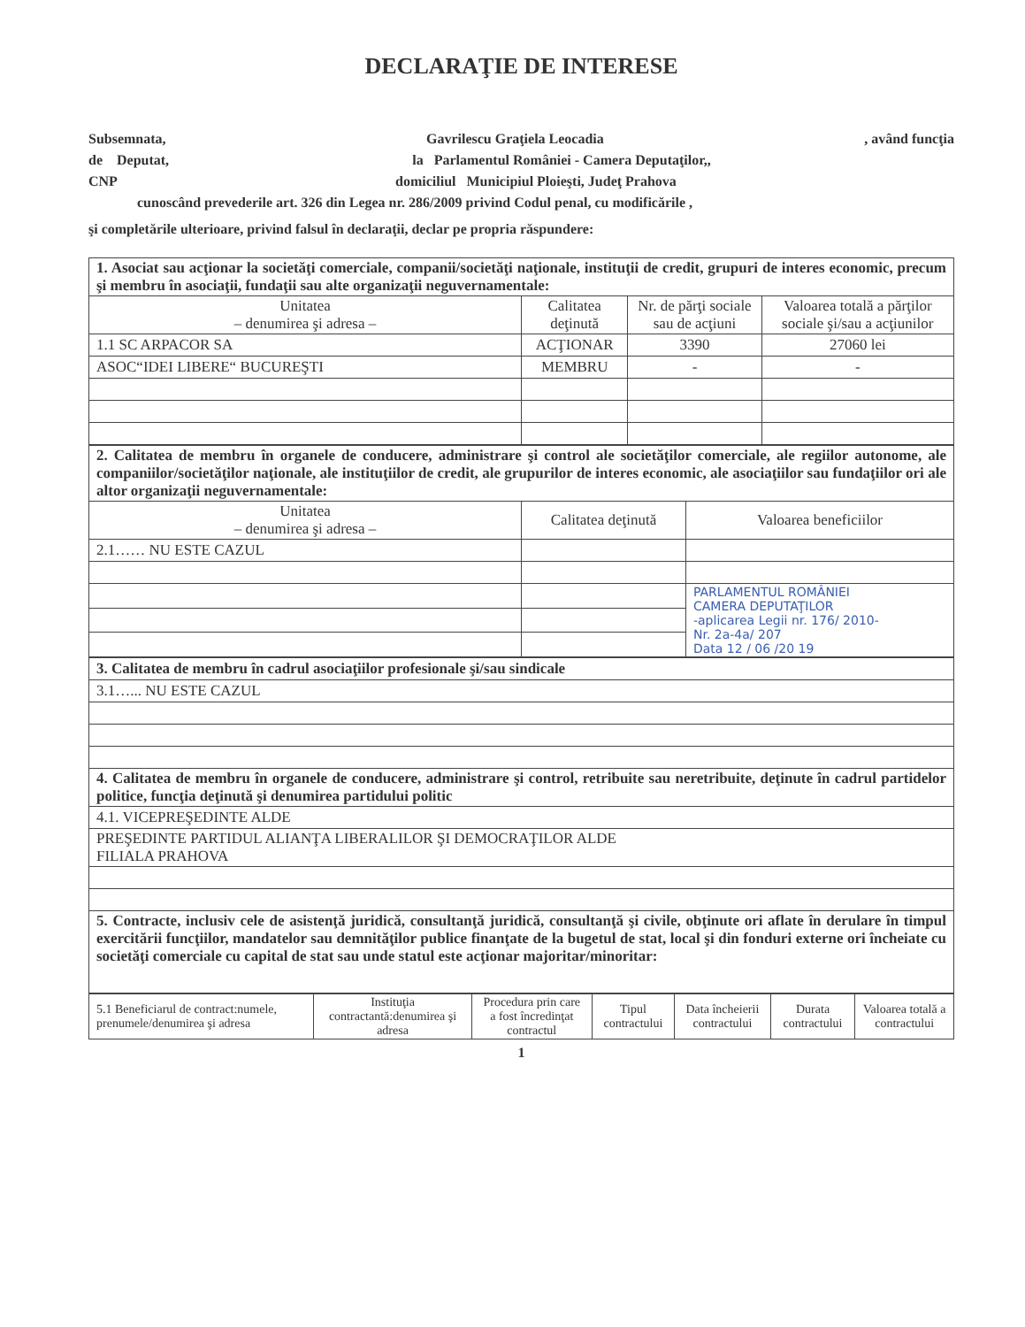DECLARAŢIE DE INTERESE
Subsemnata, Gavrilescu Graţiela Leocadia, având funcţia
de Deputat, la Parlamentul României - Camera Deputaţilor,,
CNP domiciliul Municipiul Ploieşti, Judeţ Prahova
cunoscând prevederile art. 326 din Legea nr. 286/2009 privind Codul penal, cu modificările ,
şi completările ulterioare, privind falsul în declaraţii, declar pe propria răspundere:
| 1. Asociat sau acţionar la societăţi comerciale, companii/societăţi naţionale, instituţii de credit, grupuri de interes economic, precum şi membru în asociaţii, fundaţii sau alte organizaţii neguvernamentale: | | | |
| Unitatea – denumirea şi adresa – | Calitatea deţinută | Nr. de părţi sociale sau de acţiuni | Valoarea totală a părţilor sociale şi/sau a acţiunilor |
| 1.1 SC ARPACOR SA | ACŢIONAR | 3390 | 27060 lei |
| ASOC“IDEI LIBERE“ BUCUREŞTI | MEMBRU | - | - |
| 2. Calitatea de membru în organele de conducere, administrare şi control ale societăţilor comerciale, ale regiilor autonome, ale companiilor/societăţilor naţionale, ale instituţiilor de credit, ale grupurilor de interes economic, ale asociaţiilor sau fundaţiilor ori ale altor organizaţii neguvernamentale: | | |
| Unitatea – denumirea şi adresa – | Calitatea deţinută | Valoarea beneficiilor |
| 2.1…… NU ESTE CAZUL | | |
| | | PARLAMENTUL ROMÂNIEI CAMERA DEPUTAŢILOR -aplicarea Legii nr. 176/ 2010- Nr. 2a-4a/ 207 Data 12 / 06 /20 19 |
| 3. Calitatea de membru în cadrul asociaţiilor profesionale şi/sau sindicale |
| 3.1…... NU ESTE CAZUL |
| 4. Calitatea de membru în organele de conducere, administrare şi control, retribuite sau neretribuite, deţinute în cadrul partidelor politice, funcţia deţinută şi denumirea partidului politic |
| 4.1. VICEPREŞEDINTE ALDE |
| PREŞEDINTE PARTIDUL ALIANŢA LIBERALILOR ŞI DEMOCRAŢILOR ALDE FILIALA PRAHOVA |
| 5. Contracte, inclusiv cele de asistenţă juridică, consultanţă juridică, consultanţă şi civile, obţinute ori aflate în derulare în timpul exercitării funcţiilor, mandatelor sau demnităţilor publice finanţate de la bugetul de stat, local şi din fonduri externe ori încheiate cu societăţi comerciale cu capital de stat sau unde statul este acţionar majoritar/minoritar: |
| 5.1 Beneficiarul de contract:numele, prenumele/denumirea şi adresa | Instituţia contractantă:denumirea şi adresa | Procedura prin care a fost încredinţat contractul | Tipul contractului | Data încheierii contractului | Durata contractului | Valoarea totală a contractului |
1